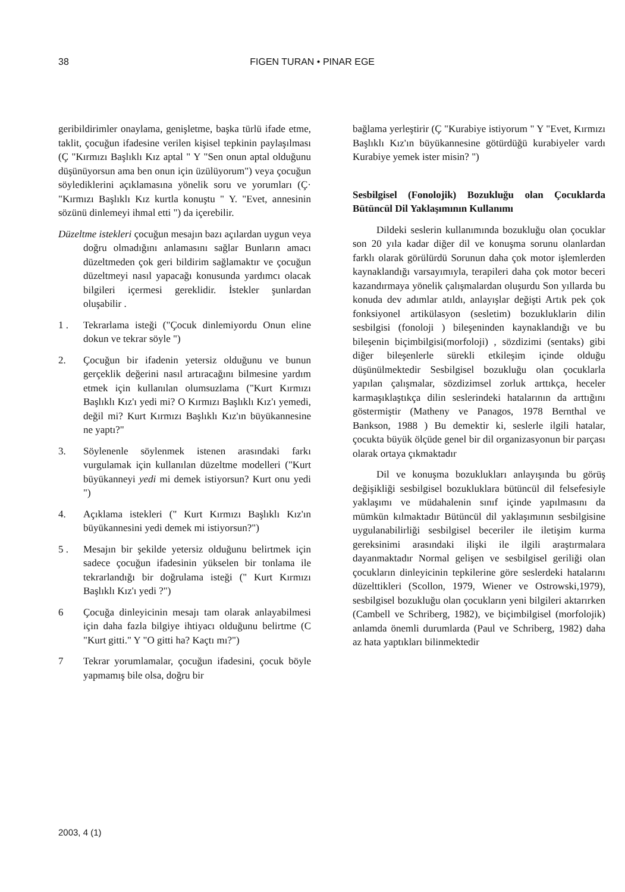38 FIGEN TURAN • PINAR EGE
geribildirimler onaylama, genişletme, başka türlü ifade etme, taklit, çocuğun ifadesine verilen kişisel tepkinin paylaşılması (Ç "Kırmızı Başlıklı Kız aptal " Y "Sen onun aptal olduğunu düşünüyorsun ama ben onun için üzülüyorum") veya çocuğun söylediklerini açıklamasına yönelik soru ve yorumları (Ç· "Kırmızı Başlıklı Kız kurtla konuştu " Y. "Evet, annesinin sözünü dinlemeyi ihmal etti ") da içerebilir.
Düzeltme istekleri çocuğun mesajın bazı açılardan uygun veya doğru olmadığını anlamasını sağlar Bunların amacı düzeltmeden çok geri bildirim sağlamaktır ve çocuğun düzeltmeyi nasıl yapacağı konusunda yardımcı olacak bilgileri içermesi gereklidir. İstekler şunlardan oluşabilir .
1 . Tekrarlama isteği ("Çocuk dinlemiyordu Onun eline dokun ve tekrar söyle ")
2. Çocuğun bir ifadenin yetersiz olduğunu ve bunun gerçeklik değerini nasıl artıracağını bilmesine yardım etmek için kullanılan olumsuzlama ("Kurt Kırmızı Başlıklı Kız'ı yedi mi? O Kırmızı Başlıklı Kız'ı yemedi, değil mi? Kurt Kırmızı Başlıklı Kız'ın büyükannesine ne yaptı?"
3. Söylenenle söylenmek istenen arasındaki farkı vurgulamak için kullanılan düzeltme modelleri ("Kurt büyükanneyi yedi mi demek istiyorsun? Kurt onu yedi ")
4. Açıklama istekleri (" Kurt Kırmızı Başlıklı Kız'ın büyükannesini yedi demek mi istiyorsun?")
5 . Mesajın bir şekilde yetersiz olduğunu belirtmek için sadece çocuğun ifadesinin yükselen bir tonlama ile tekrarlandığı bir doğrulama isteği (" Kurt Kırmızı Başlıklı Kız'ı yedi ?")
6 Çocuğa dinleyicinin mesajı tam olarak anlayabilmesi için daha fazla bilgiye ihtiyacı olduğunu belirtme (C "Kurt gitti." Y "O gitti ha? Kaçtı mı?")
7 Tekrar yorumlamalar, çocuğun ifadesini, çocuk böyle yapmamış bile olsa, doğru bir
bağlama yerleştirir (Ç "Kurabiye istiyorum " Y "Evet, Kırmızı Başlıklı Kız'ın büyükannesine götürdüğü kurabiyeler vardı Kurabiye yemek ister misin? ")
Sesbilgisel (Fonolojik) Bozukluğu olan Çocuklarda Bütüncül Dil Yaklaşımının Kullanımı
Dildeki seslerin kullanımında bozukluğu olan çocuklar son 20 yıla kadar diğer dil ve konuşma sorunu olanlardan farklı olarak görülürdü Sorunun daha çok motor işlemlerden kaynaklandığı varsayımıyla, terapileri daha çok motor beceri kazandırmaya yönelik çalışmalardan oluşurdu Son yıllarda bu konuda dev adımlar atıldı, anlayışlar değişti Artık pek çok fonksiyonel artikülasyon (sesletim) bozukluklarin dilin sesbilgisi (fonoloji ) bileşeninden kaynaklandığı ve bu bileşenin biçimbilgisi(morfoloji) , sözdizimi (sentaks) gibi diğer bileşenlerle sürekli etkileşim içinde olduğu düşünülmektedir Sesbilgisel bozukluğu olan çocuklarla yapılan çalışmalar, sözdizimsel zorluk arttıkça, heceler karmaşıklaştıkça dilin seslerindeki hatalarının da arttığını göstermiştir (Matheny ve Panagos, 1978 Bernthal ve Bankson, 1988 ) Bu demektir ki, seslerle ilgili hatalar, çocukta büyük ölçüde genel bir dil organizasyonun bir parçası olarak ortaya çıkmaktadır
Dil ve konuşma bozuklukları anlayışında bu görüş değişikliği sesbilgisel bozukluklara bütüncül dil felsefesiyle yaklaşımı ve müdahalenin sınıf içinde yapılmasını da mümkün kılmaktadır Bütüncül dil yaklaşımının sesbilgisine uygulanabilirliği sesbilgisel beceriler ile iletişim kurma gereksinimi arasındaki ilişki ile ilgili araştırmalara dayanmaktadır Normal gelişen ve sesbilgisel geriliği olan çocukların dinleyicinin tepkilerine göre seslerdeki hatalarını düzelttikleri (Scollon, 1979, Wiener ve Ostrowski,1979), sesbilgisel bozukluğu olan çocukların yeni bilgileri aktarırken (Cambell ve Schriberg, 1982), ve biçimbilgisel (morfolojik) anlamda önemli durumlarda (Paul ve Schriberg, 1982) daha az hata yaptıkları bilinmektedir
2003, 4 (1)